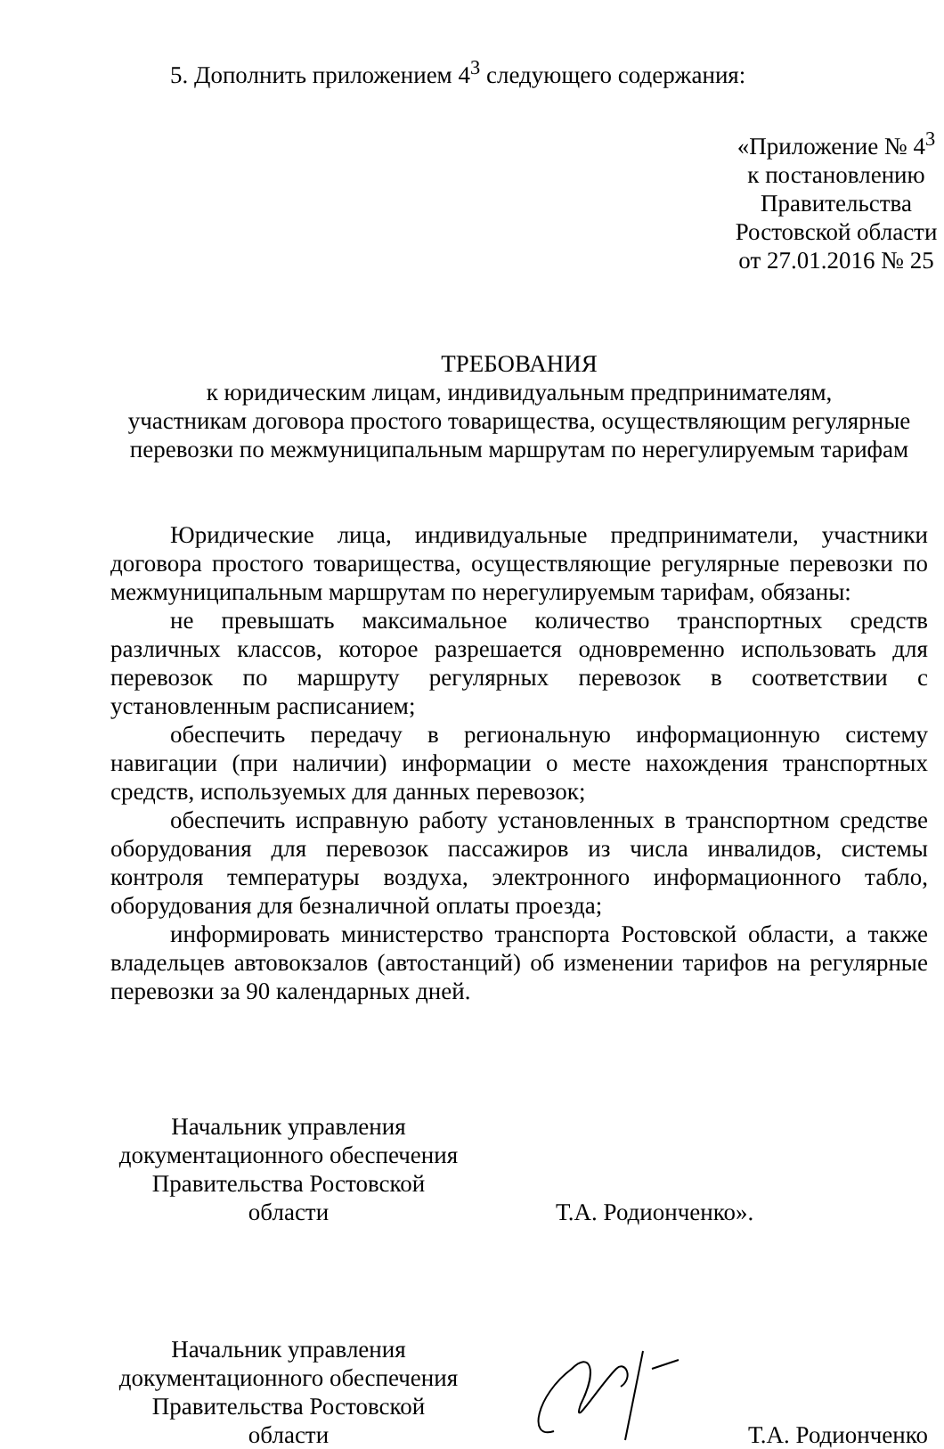5. Дополнить приложением 4<sup>3</sup> следующего содержания:
«Приложение № 4<sup>3</sup>
к постановлению
Правительства
Ростовской области
от 27.01.2016 № 25
ТРЕБОВАНИЯ
к юридическим лицам, индивидуальным предпринимателям,
участникам договора простого товарищества, осуществляющим регулярные
перевозки по межмуниципальным маршрутам по нерегулируемым тарифам
Юридические лица, индивидуальные предприниматели, участники договора простого товарищества, осуществляющие регулярные перевозки по межмуниципальным маршрутам по нерегулируемым тарифам, обязаны:
не превышать максимальное количество транспортных средств различных классов, которое разрешается одновременно использовать для перевозок по маршруту регулярных перевозок в соответствии с установленным расписанием;
обеспечить передачу в региональную информационную систему навигации (при наличии) информации о месте нахождения транспортных средств, используемых для данных перевозок;
обеспечить исправную работу установленных в транспортном средстве оборудования для перевозок пассажиров из числа инвалидов, системы контроля температуры воздуха, электронного информационного табло, оборудования для безналичной оплаты проезда;
информировать министерство транспорта Ростовской области, а также владельцев автовокзалов (автостанций) об изменении тарифов на регулярные перевозки за 90 календарных дней.
Начальник управления
документационного обеспечения
Правительства Ростовской области
Т.А. Родионченко».
Начальник управления
документационного обеспечения
Правительства Ростовской области
Т.А. Родионченко